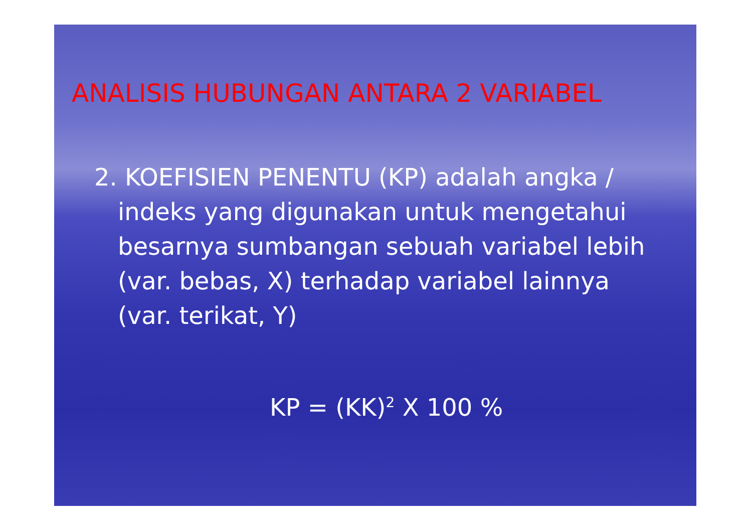ANALISIS HUBUNGAN ANTARA 2 VARIABEL
2. KOEFISIEN PENENTU (KP) adalah angka / indeks yang digunakan untuk mengetahui besarnya sumbangan sebuah variabel lebih (var. bebas, X) terhadap variabel lainnya (var. terikat, Y)
KP = (KK)<sup>2</sup> X 100 %